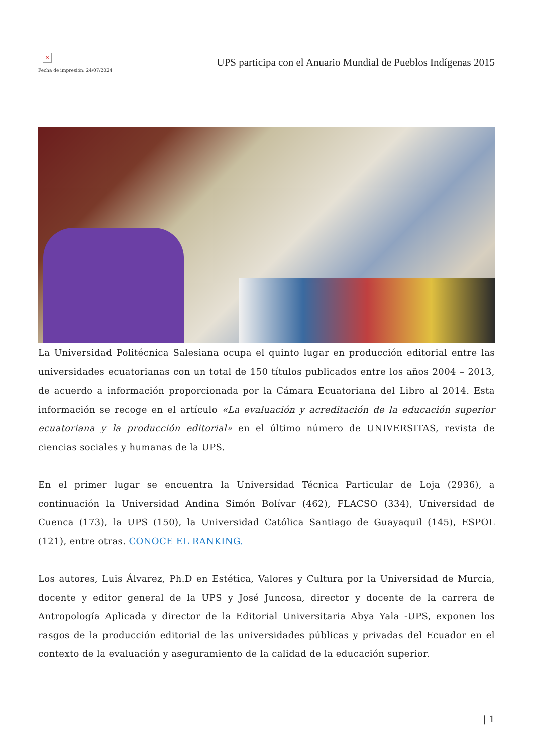✕
Fecha de impresión: 24/07/2024
UPS participa con el Anuario Mundial de Pueblos Indígenas 2015
La Universidad Politécnica Salesiana ocupa el quinto lugar en producción editorial entre las universidades ecuatorianas con un total de 150 títulos publicados entre los años 2004 – 2013, de acuerdo a información proporcionada por la Cámara Ecuatoriana del Libro al 2014. Esta información se recoge en el artículo «La evaluación y acreditación de la educación superior ecuatoriana y la producción editorial» en el último número de UNIVERSITAS, revista de ciencias sociales y humanas de la UPS.
En el primer lugar se encuentra la Universidad Técnica Particular de Loja (2936), a continuación la Universidad Andina Simón Bolívar (462), FLACSO (334), Universidad de Cuenca (173), la UPS (150), la Universidad Católica Santiago de Guayaquil (145), ESPOL (121), entre otras. CONOCE EL RANKING.
Los autores, Luis Álvarez, Ph.D en Estética, Valores y Cultura por la Universidad de Murcia, docente y editor general de la UPS y José Juncosa, director y docente de la carrera de Antropología Aplicada y director de la Editorial Universitaria Abya Yala -UPS, exponen los rasgos de la producción editorial de las universidades públicas y privadas del Ecuador en el contexto de la evaluación y aseguramiento de la calidad de la educación superior.
| 1